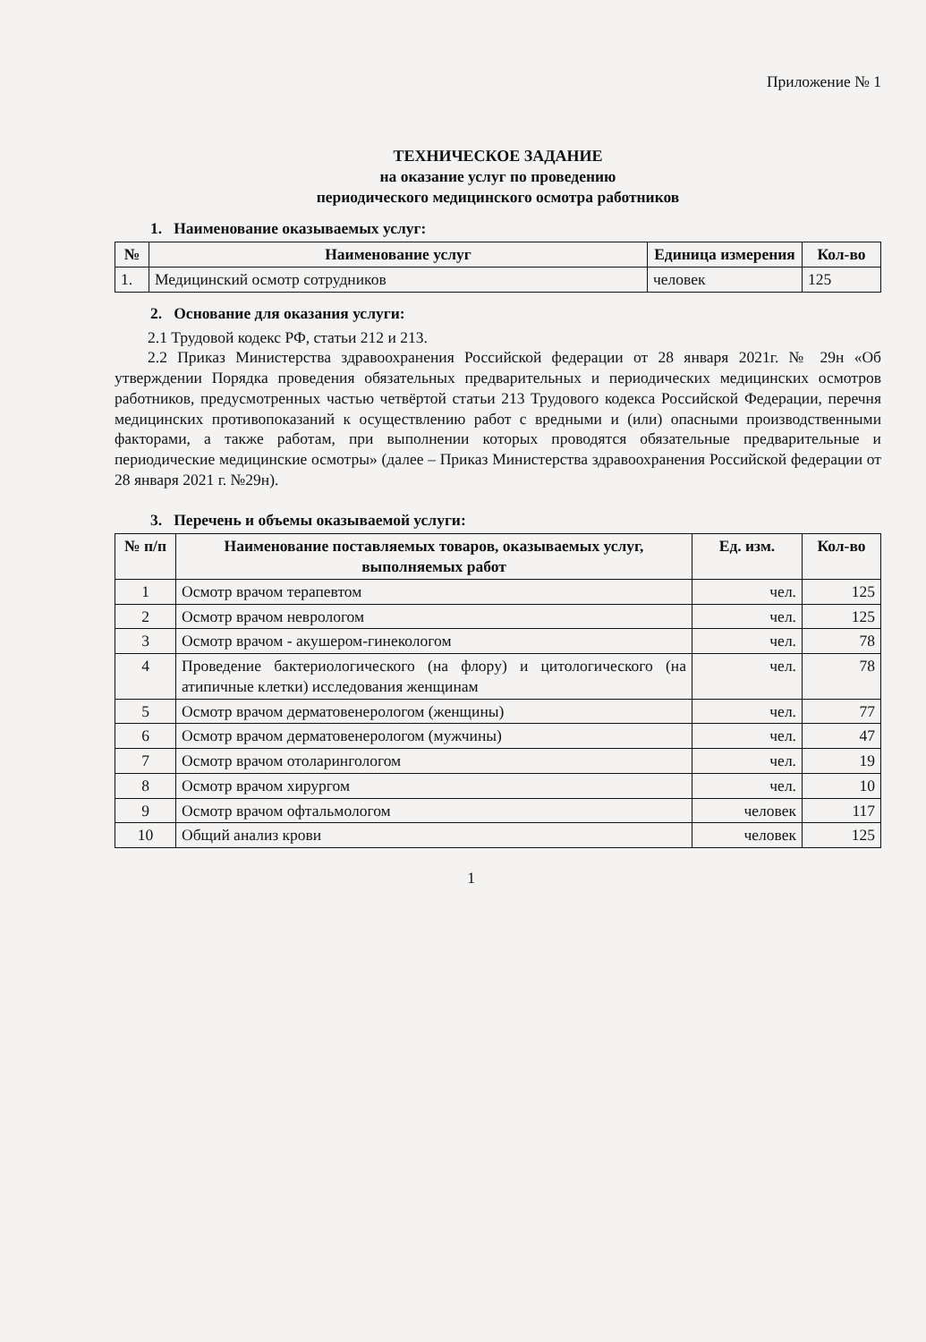Приложение № 1
ТЕХНИЧЕСКОЕ ЗАДАНИЕ
на оказание услуг по проведению
периодического медицинского осмотра работников
1. Наименование оказываемых услуг:
| № | Наименование услуг | Единица измерения | Кол-во |
| --- | --- | --- | --- |
| 1. | Медицинский осмотр сотрудников | человек | 125 |
2. Основание для оказания услуги:
2.1 Трудовой кодекс РФ, статьи 212 и 213.
2.2 Приказ Министерства здравоохранения Российской федерации от 28 января 2021г. № 29н «Об утверждении Порядка проведения обязательных предварительных и периодических медицинских осмотров работников, предусмотренных частью четвёртой статьи 213 Трудового кодекса Российской Федерации, перечня медицинских противопоказаний к осуществлению работ с вредными и (или) опасными производственными факторами, а также работам, при выполнении которых проводятся обязательные предварительные и периодические медицинские осмотры» (далее – Приказ Министерства здравоохранения Российской федерации от 28 января 2021 г. №29н).
3. Перечень и объемы оказываемой услуги:
| № п/п | Наименование поставляемых товаров, оказываемых услуг, выполняемых работ | Ед. изм. | Кол-во |
| --- | --- | --- | --- |
| 1 | Осмотр врачом терапевтом | чел. | 125 |
| 2 | Осмотр врачом неврологом | чел. | 125 |
| 3 | Осмотр врачом - акушером-гинекологом | чел. | 78 |
| 4 | Проведение бактериологического (на флору) и цитологического (на атипичные клетки) исследования женщинам | чел. | 78 |
| 5 | Осмотр врачом дерматовенерологом (женщины) | чел. | 77 |
| 6 | Осмотр врачом дерматовенерологом (мужчины) | чел. | 47 |
| 7 | Осмотр врачом отоларингологом | чел. | 19 |
| 8 | Осмотр врачом хирургом | чел. | 10 |
| 9 | Осмотр врачом офтальмологом | человек | 117 |
| 10 | Общий анализ крови | человек | 125 |
1